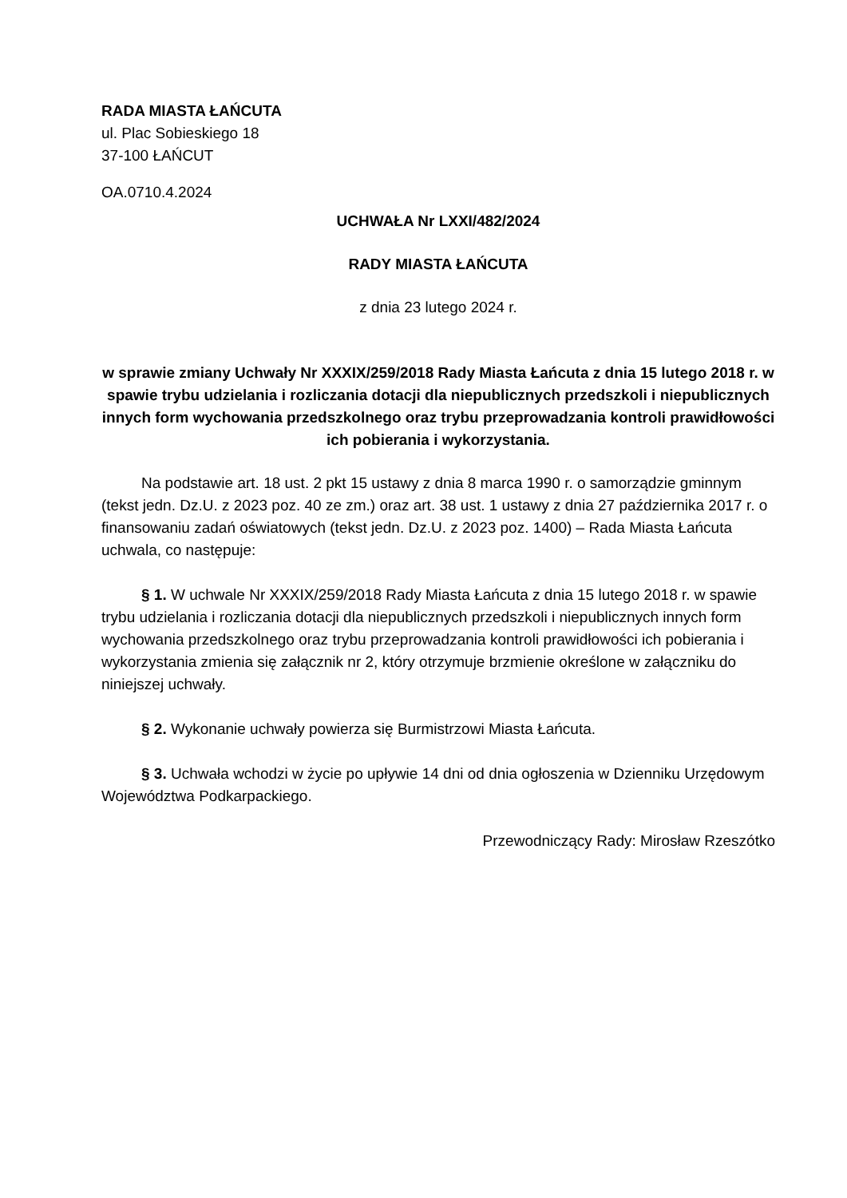RADA MIASTA ŁAŃCUTA
ul. Plac Sobieskiego 18
37-100 ŁAŃCUT
OA.0710.4.2024
UCHWAŁA Nr LXXI/482/2024
RADY MIASTA ŁAŃCUTA
z dnia 23 lutego 2024 r.
w sprawie zmiany Uchwały Nr XXXIX/259/2018 Rady Miasta Łańcuta z dnia 15 lutego 2018 r. w spawie trybu udzielania i rozliczania dotacji dla niepublicznych przedszkoli i niepublicznych innych form wychowania przedszkolnego oraz trybu przeprowadzania kontroli prawidłowości ich pobierania i wykorzystania.
Na podstawie art. 18 ust. 2 pkt 15 ustawy z dnia 8 marca 1990 r. o samorządzie gminnym (tekst jedn. Dz.U. z 2023 poz. 40 ze zm.) oraz art. 38 ust. 1 ustawy z dnia 27 października 2017 r. o finansowaniu zadań oświatowych (tekst jedn. Dz.U. z 2023 poz. 1400) – Rada Miasta Łańcuta uchwala, co następuje:
§ 1. W uchwale Nr XXXIX/259/2018 Rady Miasta Łańcuta z dnia 15 lutego 2018 r. w spawie trybu udzielania i rozliczania dotacji dla niepublicznych przedszkoli i niepublicznych innych form wychowania przedszkolnego oraz trybu przeprowadzania kontroli prawidłowości ich pobierania i wykorzystania zmienia się załącznik nr 2, który otrzymuje brzmienie określone w załączniku do niniejszej uchwały.
§ 2. Wykonanie uchwały powierza się Burmistrzowi Miasta Łańcuta.
§ 3. Uchwała wchodzi w życie po upływie 14 dni od dnia ogłoszenia w Dzienniku Urzędowym Województwa Podkarpackiego.
Przewodniczący Rady: Mirosław Rzeszótko